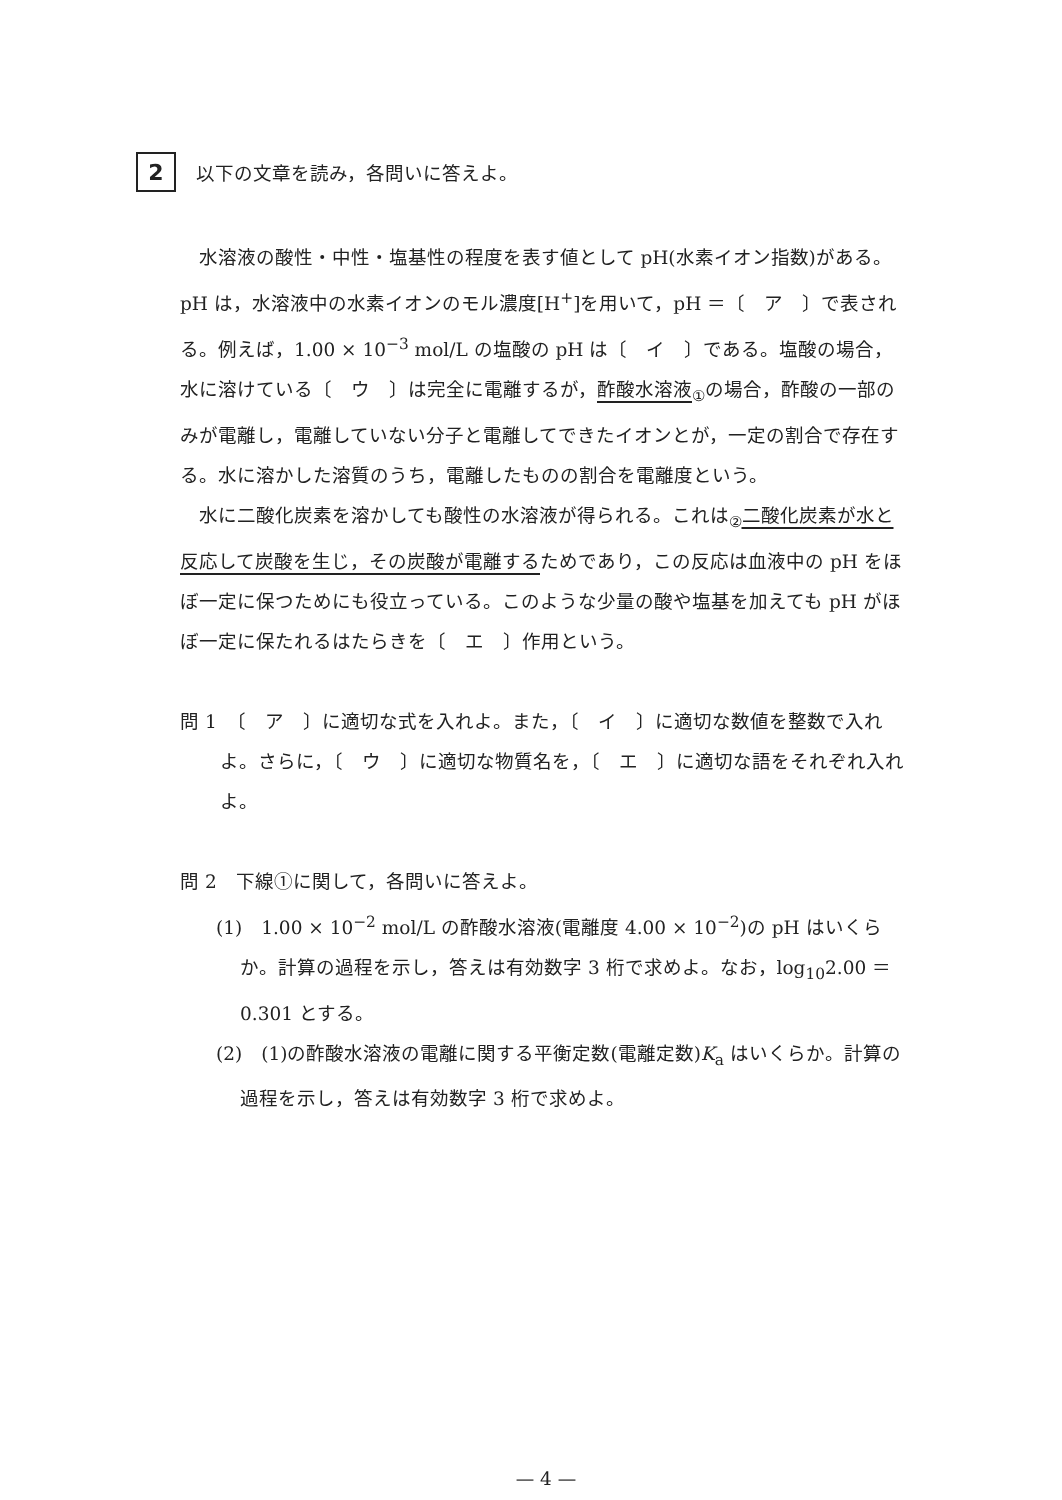2
以下の文章を読み，各問いに答えよ。
水溶液の酸性・中性・塩基性の程度を表す値として pH(水素イオン指数)がある。pH は，水溶液中の水素イオンのモル濃度[H<sup>+</sup>]を用いて，pH ＝〔　ア　〕で表される。例えば，1.00 × 10<sup>−3</sup> mol/L の塩酸の pH は〔　イ　〕である。塩酸の場合，水に溶けている〔　ウ　〕は完全に電離するが，酢酸水溶液<sub>①</sub>の場合，酢酸の一部のみが電離し，電離していない分子と電離してできたイオンとが，一定の割合で存在する。水に溶かした溶質のうち，電離したものの割合を電離度という。
水に二酸化炭素を溶かしても酸性の水溶液が得られる。これは<sub>②</sub>二酸化炭素が水と反応して炭酸を生じ，その炭酸が電離するためであり，この反応は血液中の pH をほぼ一定に保つためにも役立っている。このような少量の酸や塩基を加えても pH がほぼ一定に保たれるはたらきを〔　エ　〕作用という。
問 1　〔　ア　〕に適切な式を入れよ。また，〔　イ　〕に適切な数値を整数で入れよ。さらに，〔　ウ　〕に適切な物質名を，〔　エ　〕に適切な語をそれぞれ入れよ。
問 2　下線①に関して，各問いに答えよ。
(1)　1.00 × 10<sup>−2</sup> mol/L の酢酸水溶液(電離度 4.00 × 10<sup>−2</sup>)の pH はいくらか。計算の過程を示し，答えは有効数字 3 桁で求めよ。なお，log<sub>10</sub>2.00 ＝ 0.301 とする。
(2)　(1)の酢酸水溶液の電離に関する平衡定数(電離定数)K<sub>a</sub> はいくらか。計算の過程を示し，答えは有効数字 3 桁で求めよ。
— 4 —